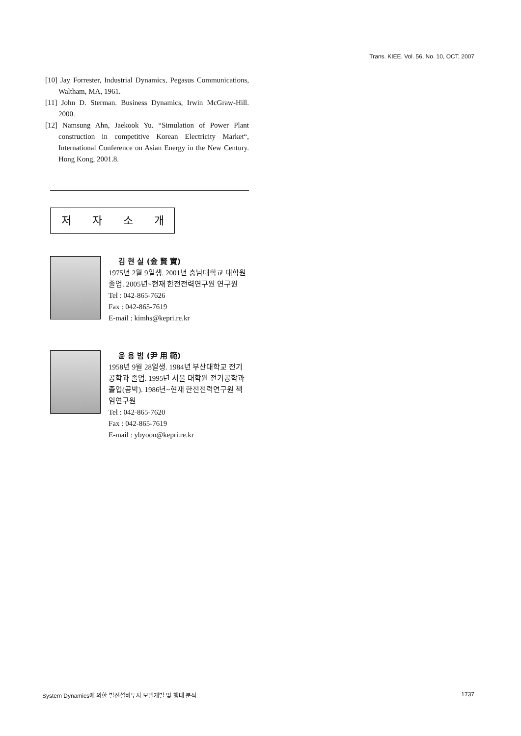Trans. KIEE. Vol. 56, No. 10, OCT, 2007
[10] Jay Forrester, Industrial Dynamics, Pegasus Communications, Waltham, MA, 1961.
[11] John D. Sterman. Business Dynamics, Irwin McGraw-Hill. 2000.
[12] Namsung Ahn, Jaekook Yu. “Simulation of Power Plant construction in competitive Korean Electricity Market“, International Conference on Asian Energy in the New Century. Hong Kong, 2001.8.
저자소개
김 현 실 (金 賢 實)
1975년 2월 9일생. 2001년 충남대학교 대학원 졸업. 2005년~현재 한전전력연구원 연구원
Tel : 042-865-7626
Fax : 042-865-7619
E-mail : kimhs@kepri.re.kr
윤 용 범 (尹 用 範)
1958년 9월 28일생. 1984년 부산대학교 전기공학과 졸업. 1995년 서울 대학원 전기공학과 졸업(공박). 1986년~현재 한전전력연구원 책임연구원
Tel : 042-865-7620
Fax : 042-865-7619
E-mail : ybyoon@kepri.re.kr
System Dynamics에 의한 발전설비투자 모델개발 및 행태 분석 1737